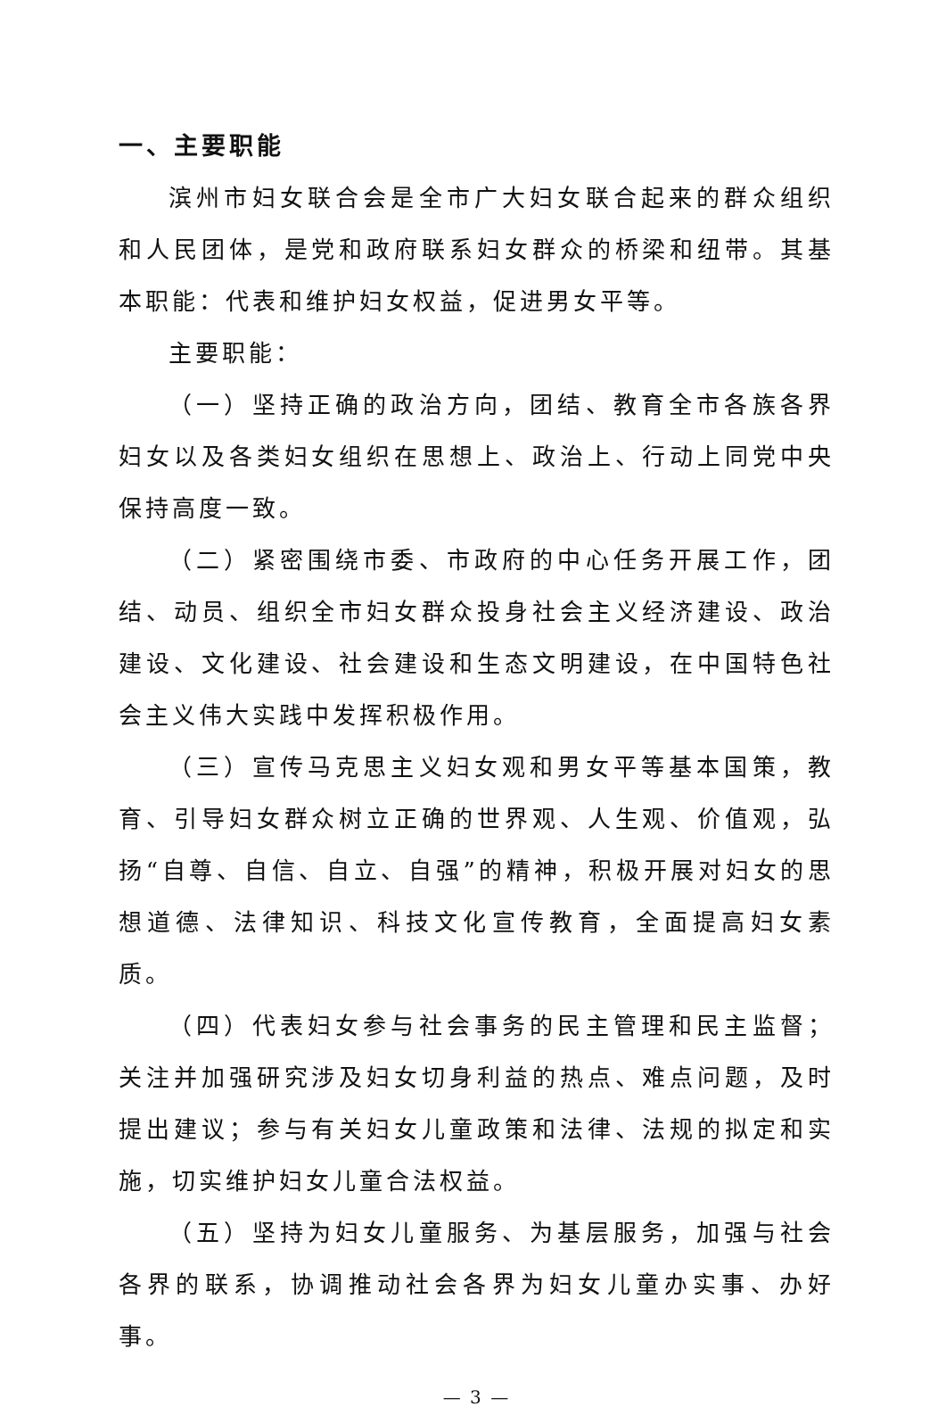一、主要职能
滨州市妇女联合会是全市广大妇女联合起来的群众组织和人民团体，是党和政府联系妇女群众的桥梁和纽带。其基本职能：代表和维护妇女权益，促进男女平等。
主要职能：
（一）坚持正确的政治方向，团结、教育全市各族各界妇女以及各类妇女组织在思想上、政治上、行动上同党中央保持高度一致。
（二）紧密围绕市委、市政府的中心任务开展工作，团结、动员、组织全市妇女群众投身社会主义经济建设、政治建设、文化建设、社会建设和生态文明建设，在中国特色社会主义伟大实践中发挥积极作用。
（三）宣传马克思主义妇女观和男女平等基本国策，教育、引导妇女群众树立正确的世界观、人生观、价值观，弘扬“自尊、自信、自立、自强”的精神，积极开展对妇女的思想道德、法律知识、科技文化宣传教育，全面提高妇女素质。
（四）代表妇女参与社会事务的民主管理和民主监督；关注并加强研究涉及妇女切身利益的热点、难点问题，及时提出建议；参与有关妇女儿童政策和法律、法规的拟定和实施，切实维护妇女儿童合法权益。
（五）坚持为妇女儿童服务、为基层服务，加强与社会各界的联系，协调推动社会各界为妇女儿童办实事、办好事。
— 3 —